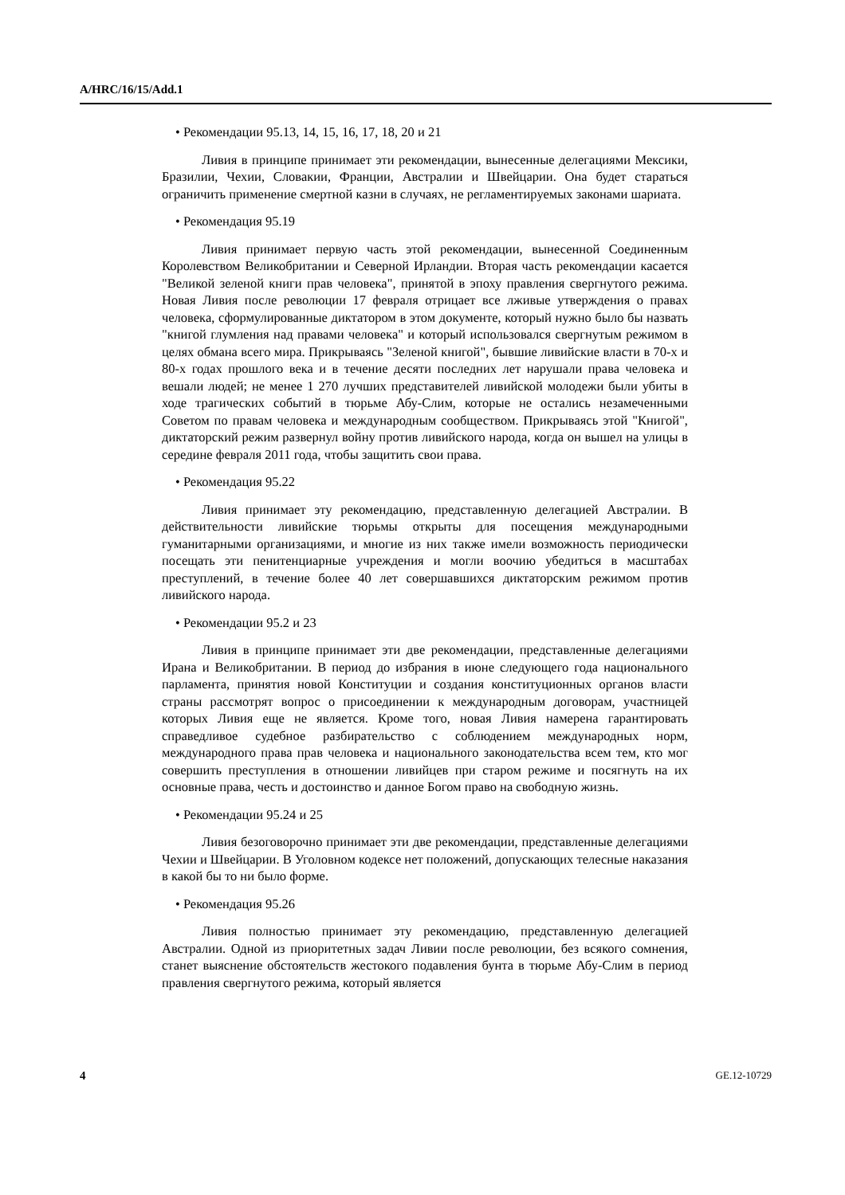A/HRC/16/15/Add.1
• Рекомендации 95.13, 14, 15, 16, 17, 18, 20 и 21
Ливия в принципе принимает эти рекомендации, вынесенные делегациями Мексики, Бразилии, Чехии, Словакии, Франции, Австралии и Швейцарии. Она будет стараться ограничить применение смертной казни в случаях, не регламентируемых законами шариата.
• Рекомендация 95.19
Ливия принимает первую часть этой рекомендации, вынесенной Соединенным Королевством Великобритании и Северной Ирландии. Вторая часть рекомендации касается "Великой зеленой книги прав человека", принятой в эпоху правления свергнутого режима. Новая Ливия после революции 17 февраля отрицает все лживые утверждения о правах человека, сформулированные диктатором в этом документе, который нужно было бы назвать "книгой глумления над правами человека" и который использовался свергнутым режимом в целях обмана всего мира. Прикрываясь "Зеленой книгой", бывшие ливийские власти в 70-х и 80-х годах прошлого века и в течение десяти последних лет нарушали права человека и вешали людей; не менее 1 270 лучших представителей ливийской молодежи были убиты в ходе трагических событий в тюрьме Абу-Слим, которые не остались незамеченными Советом по правам человека и международным сообществом. Прикрываясь этой "Книгой", диктаторский режим развернул войну против ливийского народа, когда он вышел на улицы в середине февраля 2011 года, чтобы защитить свои права.
• Рекомендация 95.22
Ливия принимает эту рекомендацию, представленную делегацией Австралии. В действительности ливийские тюрьмы открыты для посещения международными гуманитарными организациями, и многие из них также имели возможность периодически посещать эти пенитенциарные учреждения и могли воочию убедиться в масштабах преступлений, в течение более 40 лет совершавшихся диктаторским режимом против ливийского народа.
• Рекомендации 95.2 и 23
Ливия в принципе принимает эти две рекомендации, представленные делегациями Ирана и Великобритании. В период до избрания в июне следующего года национального парламента, принятия новой Конституции и создания конституционных органов власти страны рассмотрят вопрос о присоединении к международным договорам, участницей которых Ливия еще не является. Кроме того, новая Ливия намерена гарантировать справедливое судебное разбирательство с соблюдением международных норм, международного права прав человека и национального законодательства всем тем, кто мог совершить преступления в отношении ливийцев при старом режиме и посягнуть на их основные права, честь и достоинство и данное Богом право на свободную жизнь.
• Рекомендации 95.24 и 25
Ливия безоговорочно принимает эти две рекомендации, представленные делегациями Чехии и Швейцарии. В Уголовном кодексе нет положений, допускающих телесные наказания в какой бы то ни было форме.
• Рекомендация 95.26
Ливия полностью принимает эту рекомендацию, представленную делегацией Австралии. Одной из приоритетных задач Ливии после революции, без всякого сомнения, станет выяснение обстоятельств жестокого подавления бунта в тюрьме Абу-Слим в период правления свергнутого режима, который является
4 GE.12-10729